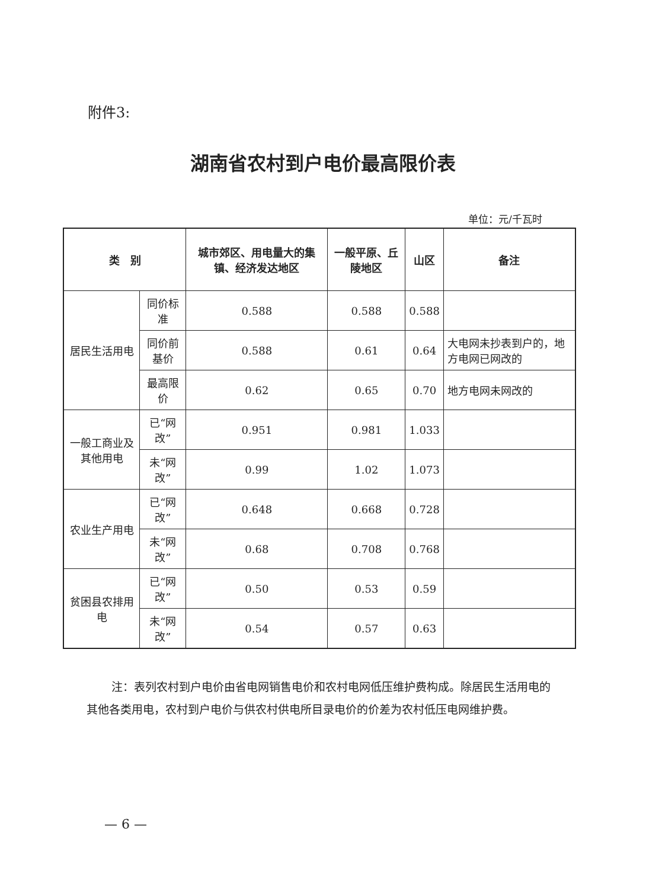附件3:
湖南省农村到户电价最高限价表
单位：元/千瓦时
| 类 别 | | 城市郊区、用电量大的集镇、经济发达地区 | 一般平原、丘陵地区 | 山区 | 备注 |
| --- | --- | --- | --- | --- | --- |
| 居民生活用电 | 同价标准 | 0.588 | 0.588 | 0.588 | |
| | 同价前基价 | 0.588 | 0.61 | 0.64 | 大电网未抄表到户的，地方电网已网改的 |
| | 最高限价 | 0.62 | 0.65 | 0.70 | 地方电网未网改的 |
| 一般工商业及其他用电 | 已“网改” | 0.951 | 0.981 | 1.033 | |
| | 未“网改” | 0.99 | 1.02 | 1.073 | |
| 农业生产用电 | 已“网改” | 0.648 | 0.668 | 0.728 | |
| | 未“网改” | 0.68 | 0.708 | 0.768 | |
| 贫困县农排用电 | 已“网改” | 0.50 | 0.53 | 0.59 | |
| | 未“网改” | 0.54 | 0.57 | 0.63 | |
注：表列农村到户电价由省电网销售电价和农村电网低压维护费构成。除居民生活用电的其他各类用电，农村到户电价与供农村供电所目录电价的价差为农村低压电网维护费。
— 6 —